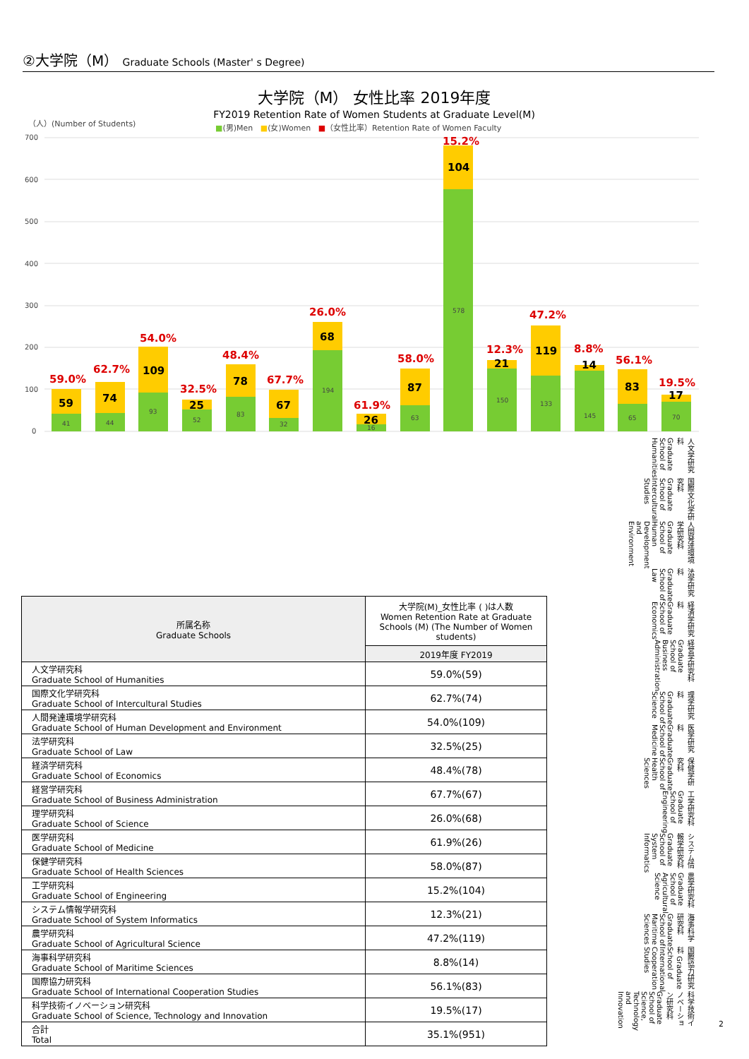②大学院（M） Graduate Schools (Master' s Degree)
大学院（M） 女性比率 2019年度
FY2019 Retention Rate of Women Students at Graduate Level(M)
（人）(Number of Students)
■(男)Men ■(女)Women ■（女性比率）Retention Rate of Women Faculty
700
600
500
400
300
200
100
0
59
59.0%
74
62.7%
109
54.0%
25
32.5%
78
48.4%
67
67.7%
68
26.0%
26
61.9%
87
58.0%
104
15.2%
21
12.3%
119
47.2%
14
8.8%
83
56.1%
17
19.5%
41
44
93
52
83
32
194
16
63
578
150
133
145
65
70
人文学研究科 Graduate School of Humanities 国際文化学研究科 Graduate School of Intercultural Studies 人間発達環境学研究科 Graduate School of Human Development and Environment 法学研究科 Graduate School of Law 経済学研究科 Graduate School of Economics 経営学研究科 Graduate School of Business Administration 理学研究科 Graduate School of Science 医学研究科 Graduate School of Medicine 保健学研究科 Graduate School of Health Sciences 工学研究科 Graduate School of Engineering システム情報学研究科 Graduate School of System Informatics 農学研究科 Graduate School of Agricultural Science 海事科学研究科 Graduate School of Maritime Sciences 国際協力研究科 Graduate School of International Cooperation Studies 科学技術イノベーション研究科 Graduate School of Science, Technology and Innovation
| 所属名称 Graduate Schools | 大学院(M)_女性比率 ( )は人数 Women Retention Rate at Graduate Schools (M) (The Number of Women students) |
| --- | --- |
| | 2019年度 FY2019 |
| 人文学研究科 Graduate School of Humanities | 59.0%(59) |
| 国際文化学研究科 Graduate School of Intercultural Studies | 62.7%(74) |
| 人間発達環境学研究科 Graduate School of Human Development and Environment | 54.0%(109) |
| 法学研究科 Graduate School of Law | 32.5%(25) |
| 経済学研究科 Graduate School of Economics | 48.4%(78) |
| 経営学研究科 Graduate School of Business Administration | 67.7%(67) |
| 理学研究科 Graduate School of Science | 26.0%(68) |
| 医学研究科 Graduate School of Medicine | 61.9%(26) |
| 保健学研究科 Graduate School of Health Sciences | 58.0%(87) |
| 工学研究科 Graduate School of Engineering | 15.2%(104) |
| システム情報学研究科 Graduate School of System Informatics | 12.3%(21) |
| 農学研究科 Graduate School of Agricultural Science | 47.2%(119) |
| 海事科学研究科 Graduate School of Maritime Sciences | 8.8%(14) |
| 国際協力研究科 Graduate School of International Cooperation Studies | 56.1%(83) |
| 科学技術イノベーション研究科 Graduate School of Science, Technology and Innovation | 19.5%(17) |
| 合計 Total | 35.1%(951) |
2